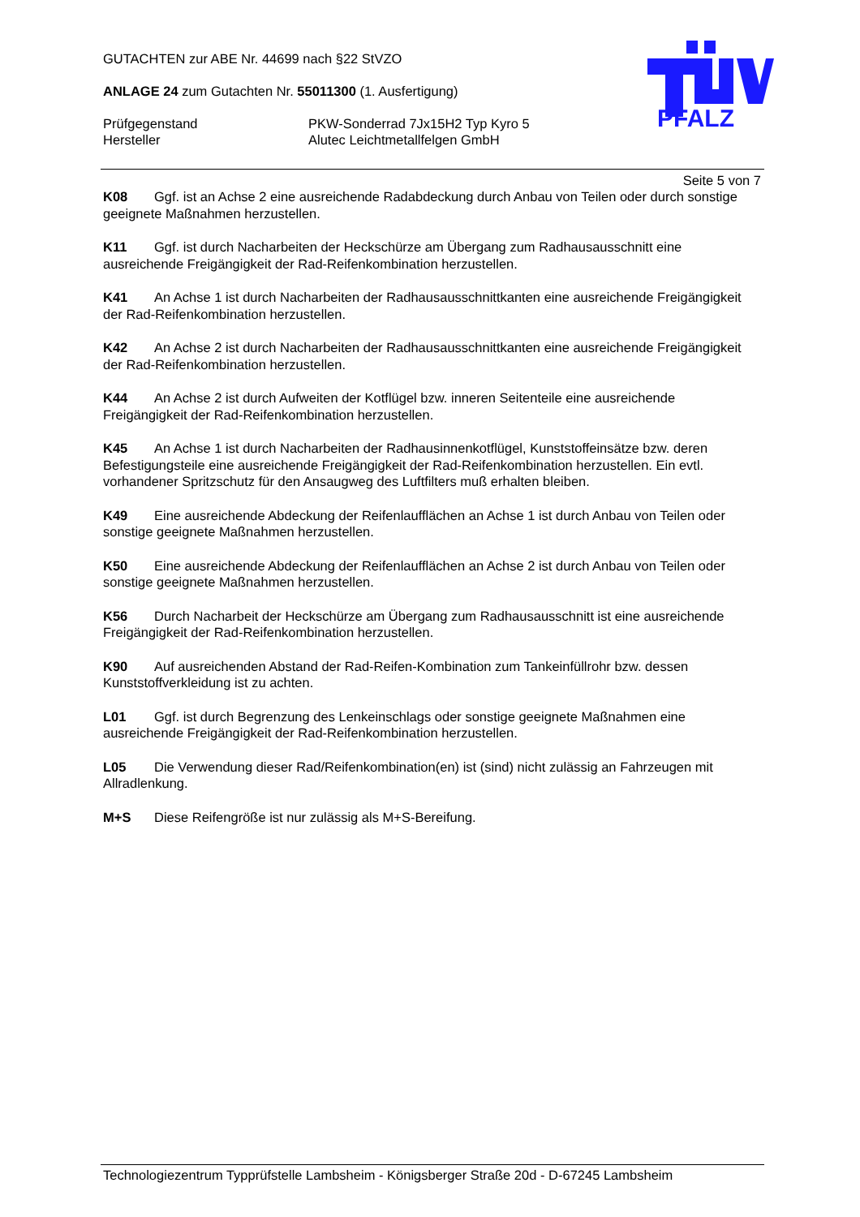GUTACHTEN zur ABE Nr. 44699 nach §22 StVZO
ANLAGE 24 zum Gutachten Nr. 55011300 (1. Ausfertigung)
Prüfgegenstand PKW-Sonderrad 7Jx15H2 Typ Kyro 5
Hersteller Alutec Leichtmetallfelgen GmbH
PFALZ
Seite 5 von 7
K08 Ggf. ist an Achse 2 eine ausreichende Radabdeckung durch Anbau von Teilen oder durch sonstige geeignete Maßnahmen herzustellen.
K11 Ggf. ist durch Nacharbeiten der Heckschürze am Übergang zum Radhausausschnitt eine ausreichende Freigängigkeit der Rad-Reifenkombination herzustellen.
K41 An Achse 1 ist durch Nacharbeiten der Radhausausschnittkanten eine ausreichende Freigängigkeit der Rad-Reifenkombination herzustellen.
K42 An Achse 2 ist durch Nacharbeiten der Radhausausschnittkanten eine ausreichende Freigängigkeit der Rad-Reifenkombination herzustellen.
K44 An Achse 2 ist durch Aufweiten der Kotflügel bzw. inneren Seitenteile eine ausreichende Freigängigkeit der Rad-Reifenkombination herzustellen.
K45 An Achse 1 ist durch Nacharbeiten der Radhausinnenkotflügel, Kunststoffeinsätze bzw. deren Befestigungsteile eine ausreichende Freigängigkeit der Rad-Reifenkombination herzustellen. Ein evtl. vorhandener Spritzschutz für den Ansaugweg des Luftfilters muß erhalten bleiben.
K49 Eine ausreichende Abdeckung der Reifenlaufflächen an Achse 1 ist durch Anbau von Teilen oder sonstige geeignete Maßnahmen herzustellen.
K50 Eine ausreichende Abdeckung der Reifenlaufflächen an Achse 2 ist durch Anbau von Teilen oder sonstige geeignete Maßnahmen herzustellen.
K56 Durch Nacharbeit der Heckschürze am Übergang zum Radhausausschnitt ist eine ausreichende Freigängigkeit der Rad-Reifenkombination herzustellen.
K90 Auf ausreichenden Abstand der Rad-Reifen-Kombination zum Tankeinfüllrohr bzw. dessen Kunststoffverkleidung ist zu achten.
L01 Ggf. ist durch Begrenzung des Lenkeinschlags oder sonstige geeignete Maßnahmen eine ausreichende Freigängigkeit der Rad-Reifenkombination herzustellen.
L05 Die Verwendung dieser Rad/Reifenkombination(en) ist (sind) nicht zulässig an Fahrzeugen mit Allradlenkung.
M+S Diese Reifengröße ist nur zulässig als M+S-Bereifung.
Technologiezentrum Typprüfstelle Lambsheim - Königsberger Straße 20d - D-67245 Lambsheim